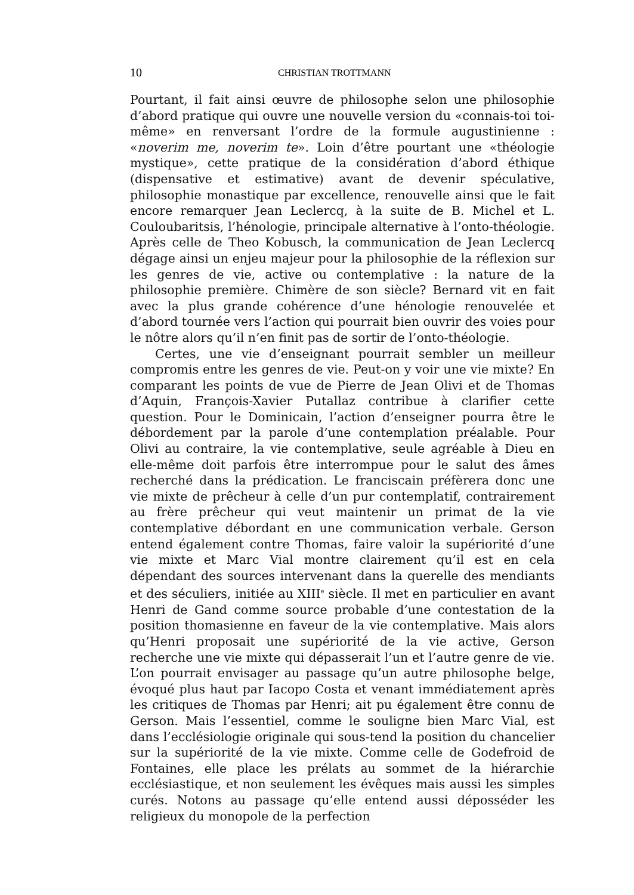10 CHRISTIAN TROTTMANN
Pourtant, il fait ainsi œuvre de philosophe selon une philosophie d’abord pratique qui ouvre une nouvelle version du «connais-toi toi-même» en renversant l’ordre de la formule augustinienne : «noverim me, noverim te». Loin d’être pourtant une «théologie mystique», cette pratique de la considération d’abord éthique (dispensative et estimative) avant de devenir spéculative, philosophie monastique par excellence, renouvelle ainsi que le fait encore remarquer Jean Leclercq, à la suite de B. Michel et L. Couloubaritsis, l’hénologie, principale alternative à l’onto-théologie. Après celle de Theo Kobusch, la communication de Jean Leclercq dégage ainsi un enjeu majeur pour la philosophie de la réflexion sur les genres de vie, active ou contemplative : la nature de la philosophie première. Chimère de son siècle? Bernard vit en fait avec la plus grande cohérence d’une hénologie renouvelée et d’abord tournée vers l’action qui pourrait bien ouvrir des voies pour le nôtre alors qu’il n’en finit pas de sortir de l’onto-théologie.
Certes, une vie d’enseignant pourrait sembler un meilleur compromis entre les genres de vie. Peut-on y voir une vie mixte? En comparant les points de vue de Pierre de Jean Olivi et de Thomas d’Aquin, François-Xavier Putallaz contribue à clarifier cette question. Pour le Dominicain, l’action d’enseigner pourra être le débordement par la parole d’une contemplation préalable. Pour Olivi au contraire, la vie contemplative, seule agréable à Dieu en elle-même doit parfois être interrompue pour le salut des âmes recherché dans la prédication. Le franciscain préfèrera donc une vie mixte de prêcheur à celle d’un pur contemplatif, contrairement au frère prêcheur qui veut maintenir un primat de la vie contemplative débordant en une communication verbale. Gerson entend également contre Thomas, faire valoir la supériorité d’une vie mixte et Marc Vial montre clairement qu’il est en cela dépendant des sources intervenant dans la querelle des mendiants et des séculiers, initiée au XIII<sup>e</sup> siècle. Il met en particulier en avant Henri de Gand comme source probable d’une contestation de la position thomasienne en faveur de la vie contemplative. Mais alors qu’Henri proposait une supériorité de la vie active, Gerson recherche une vie mixte qui dépasserait l’un et l’autre genre de vie. L’on pourrait envisager au passage qu’un autre philosophe belge, évoqué plus haut par Iacopo Costa et venant immédiatement après les critiques de Thomas par Henri; ait pu également être connu de Gerson. Mais l’essentiel, comme le souligne bien Marc Vial, est dans l’ecclésiologie originale qui sous-tend la position du chancelier sur la supériorité de la vie mixte. Comme celle de Godefroid de Fontaines, elle place les prélats au sommet de la hiérarchie ecclésiastique, et non seulement les évêques mais aussi les simples curés. Notons au passage qu’elle entend aussi déposséder les religieux du monopole de la perfection